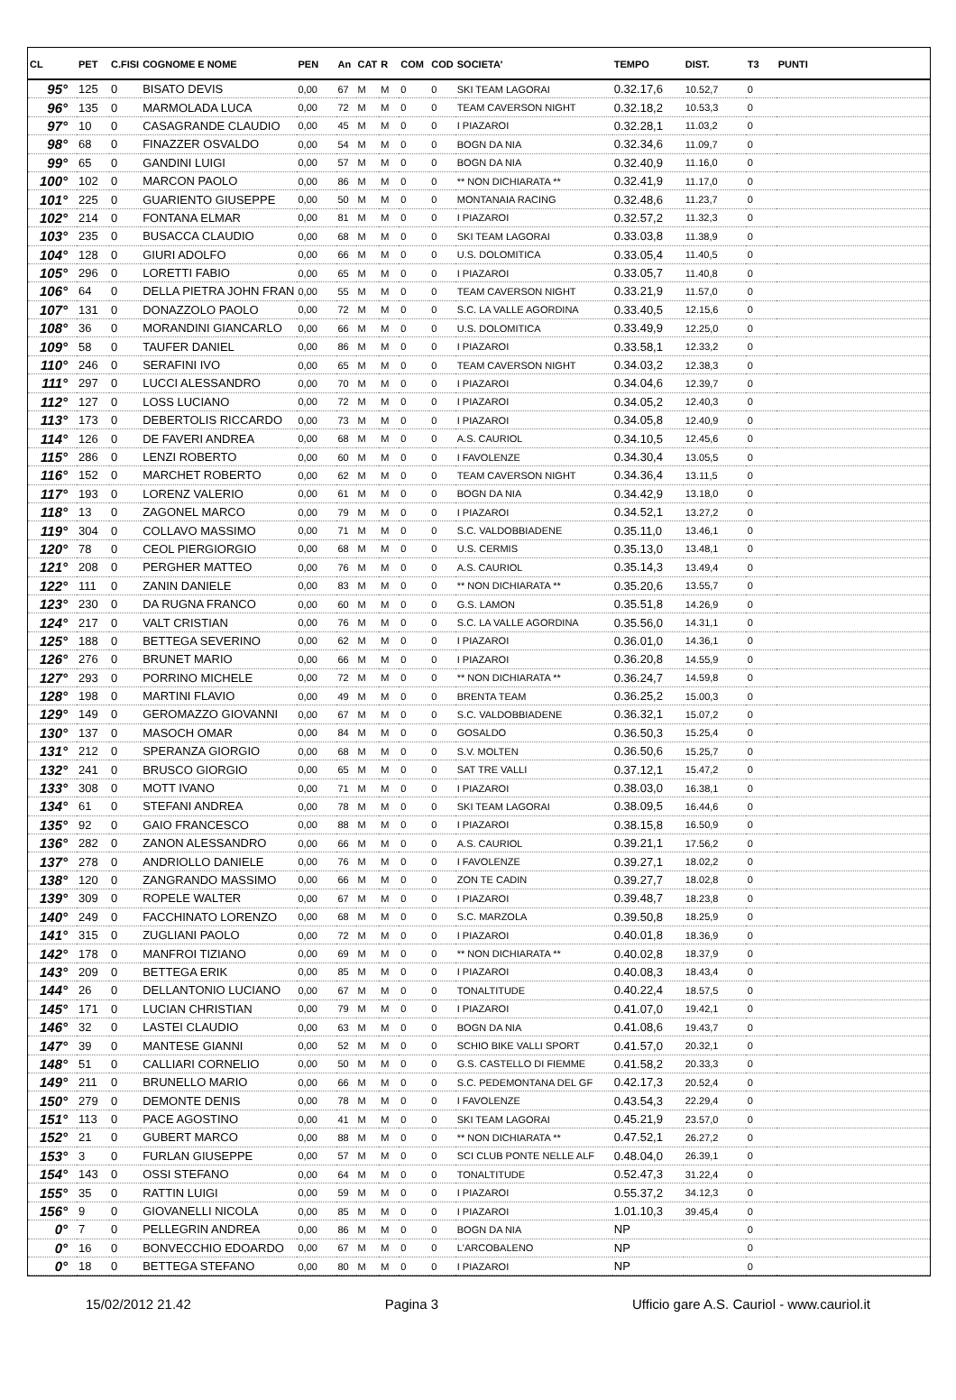| CL | PET | C.FISI | COGNOME E NOME | PEN | An | CAT | R | COM | COD | SOCIETA' | TEMPO | DIST. | T3 | PUNTI |
| --- | --- | --- | --- | --- | --- | --- | --- | --- | --- | --- | --- | --- | --- | --- |
| 95° | 125 | 0 | BISATO DEVIS | 0,00 | 67 | M | M | 0 | 0 | SKI TEAM LAGORAI | 0.32.17,6 | 10.52,7 | 0 | |
| 96° | 135 | 0 | MARMOLADA LUCA | 0,00 | 72 | M | M | 0 | 0 | TEAM CAVERSON NIGHT | 0.32.18,2 | 10.53,3 | 0 | |
| 97° | 10 | 0 | CASAGRANDE CLAUDIO | 0,00 | 45 | M | M | 0 | 0 | I PIAZAROI | 0.32.28,1 | 11.03,2 | 0 | |
| 98° | 68 | 0 | FINAZZER OSVALDO | 0,00 | 54 | M | M | 0 | 0 | BOGN DA NIA | 0.32.34,6 | 11.09,7 | 0 | |
| 99° | 65 | 0 | GANDINI LUIGI | 0,00 | 57 | M | M | 0 | 0 | BOGN DA NIA | 0.32.40,9 | 11.16,0 | 0 | |
| 100° | 102 | 0 | MARCON PAOLO | 0,00 | 86 | M | M | 0 | 0 | ** NON DICHIARATA ** | 0.32.41,9 | 11.17,0 | 0 | |
| 101° | 225 | 0 | GUARIENTO GIUSEPPE | 0,00 | 50 | M | M | 0 | 0 | MONTANAIA RACING | 0.32.48,6 | 11.23,7 | 0 | |
| 102° | 214 | 0 | FONTANA ELMAR | 0,00 | 81 | M | M | 0 | 0 | I PIAZAROI | 0.32.57,2 | 11.32,3 | 0 | |
| 103° | 235 | 0 | BUSACCA CLAUDIO | 0,00 | 68 | M | M | 0 | 0 | SKI TEAM LAGORAI | 0.33.03,8 | 11.38,9 | 0 | |
| 104° | 128 | 0 | GIURI ADOLFO | 0,00 | 66 | M | M | 0 | 0 | U.S. DOLOMITICA | 0.33.05,4 | 11.40,5 | 0 | |
| 105° | 296 | 0 | LORETTI FABIO | 0,00 | 65 | M | M | 0 | 0 | I PIAZAROI | 0.33.05,7 | 11.40,8 | 0 | |
| 106° | 64 | 0 | DELLA PIETRA JOHN FRAN | 0,00 | 55 | M | M | 0 | 0 | TEAM CAVERSON NIGHT | 0.33.21,9 | 11.57,0 | 0 | |
| 107° | 131 | 0 | DONAZZOLO PAOLO | 0,00 | 72 | M | M | 0 | 0 | S.C. LA VALLE AGORDINA | 0.33.40,5 | 12.15,6 | 0 | |
| 108° | 36 | 0 | MORANDINI GIANCARLO | 0,00 | 66 | M | M | 0 | 0 | U.S. DOLOMITICA | 0.33.49,9 | 12.25,0 | 0 | |
| 109° | 58 | 0 | TAUFER DANIEL | 0,00 | 86 | M | M | 0 | 0 | I PIAZAROI | 0.33.58,1 | 12.33,2 | 0 | |
| 110° | 246 | 0 | SERAFINI IVO | 0,00 | 65 | M | M | 0 | 0 | TEAM CAVERSON NIGHT | 0.34.03,2 | 12.38,3 | 0 | |
| 111° | 297 | 0 | LUCCI ALESSANDRO | 0,00 | 70 | M | M | 0 | 0 | I PIAZAROI | 0.34.04,6 | 12.39,7 | 0 | |
| 112° | 127 | 0 | LOSS LUCIANO | 0,00 | 72 | M | M | 0 | 0 | I PIAZAROI | 0.34.05,2 | 12.40,3 | 0 | |
| 113° | 173 | 0 | DEBERTOLIS RICCARDO | 0,00 | 73 | M | M | 0 | 0 | I PIAZAROI | 0.34.05,8 | 12.40,9 | 0 | |
| 114° | 126 | 0 | DE FAVERI ANDREA | 0,00 | 68 | M | M | 0 | 0 | A.S. CAURIOL | 0.34.10,5 | 12.45,6 | 0 | |
| 115° | 286 | 0 | LENZI ROBERTO | 0,00 | 60 | M | M | 0 | 0 | I FAVOLENZE | 0.34.30,4 | 13.05,5 | 0 | |
| 116° | 152 | 0 | MARCHET ROBERTO | 0,00 | 62 | M | M | 0 | 0 | TEAM CAVERSON NIGHT | 0.34.36,4 | 13.11,5 | 0 | |
| 117° | 193 | 0 | LORENZ VALERIO | 0,00 | 61 | M | M | 0 | 0 | BOGN DA NIA | 0.34.42,9 | 13.18,0 | 0 | |
| 118° | 13 | 0 | ZAGONEL MARCO | 0,00 | 79 | M | M | 0 | 0 | I PIAZAROI | 0.34.52,1 | 13.27,2 | 0 | |
| 119° | 304 | 0 | COLLAVO MASSIMO | 0,00 | 71 | M | M | 0 | 0 | S.C. VALDOBBIADENE | 0.35.11,0 | 13.46,1 | 0 | |
| 120° | 78 | 0 | CEOL PIERGIORGIO | 0,00 | 68 | M | M | 0 | 0 | U.S. CERMIS | 0.35.13,0 | 13.48,1 | 0 | |
| 121° | 208 | 0 | PERGHER MATTEO | 0,00 | 76 | M | M | 0 | 0 | A.S. CAURIOL | 0.35.14,3 | 13.49,4 | 0 | |
| 122° | 111 | 0 | ZANIN DANIELE | 0,00 | 83 | M | M | 0 | 0 | ** NON DICHIARATA ** | 0.35.20,6 | 13.55,7 | 0 | |
| 123° | 230 | 0 | DA RUGNA FRANCO | 0,00 | 60 | M | M | 0 | 0 | G.S. LAMON | 0.35.51,8 | 14.26,9 | 0 | |
| 124° | 217 | 0 | VALT CRISTIAN | 0,00 | 76 | M | M | 0 | 0 | S.C. LA VALLE AGORDINA | 0.35.56,0 | 14.31,1 | 0 | |
| 125° | 188 | 0 | BETTEGA SEVERINO | 0,00 | 62 | M | M | 0 | 0 | I PIAZAROI | 0.36.01,0 | 14.36,1 | 0 | |
| 126° | 276 | 0 | BRUNET MARIO | 0,00 | 66 | M | M | 0 | 0 | I PIAZAROI | 0.36.20,8 | 14.55,9 | 0 | |
| 127° | 293 | 0 | PORRINO MICHELE | 0,00 | 72 | M | M | 0 | 0 | ** NON DICHIARATA ** | 0.36.24,7 | 14.59,8 | 0 | |
| 128° | 198 | 0 | MARTINI FLAVIO | 0,00 | 49 | M | M | 0 | 0 | BRENTA TEAM | 0.36.25,2 | 15.00,3 | 0 | |
| 129° | 149 | 0 | GEROMAZZO GIOVANNI | 0,00 | 67 | M | M | 0 | 0 | S.C. VALDOBBIADENE | 0.36.32,1 | 15.07,2 | 0 | |
| 130° | 137 | 0 | MASOCH OMAR | 0,00 | 84 | M | M | 0 | 0 | GOSALDO | 0.36.50,3 | 15.25,4 | 0 | |
| 131° | 212 | 0 | SPERANZA GIORGIO | 0,00 | 68 | M | M | 0 | 0 | S.V. MOLTEN | 0.36.50,6 | 15.25,7 | 0 | |
| 132° | 241 | 0 | BRUSCO GIORGIO | 0,00 | 65 | M | M | 0 | 0 | SAT TRE VALLI | 0.37.12,1 | 15.47,2 | 0 | |
| 133° | 308 | 0 | MOTT IVANO | 0,00 | 71 | M | M | 0 | 0 | I PIAZAROI | 0.38.03,0 | 16.38,1 | 0 | |
| 134° | 61 | 0 | STEFANI ANDREA | 0,00 | 78 | M | M | 0 | 0 | SKI TEAM LAGORAI | 0.38.09,5 | 16.44,6 | 0 | |
| 135° | 92 | 0 | GAIO FRANCESCO | 0,00 | 88 | M | M | 0 | 0 | I PIAZAROI | 0.38.15,8 | 16.50,9 | 0 | |
| 136° | 282 | 0 | ZANON ALESSANDRO | 0,00 | 66 | M | M | 0 | 0 | A.S. CAURIOL | 0.39.21,1 | 17.56,2 | 0 | |
| 137° | 278 | 0 | ANDRIOLLO DANIELE | 0,00 | 76 | M | M | 0 | 0 | I FAVOLENZE | 0.39.27,1 | 18.02,2 | 0 | |
| 138° | 120 | 0 | ZANGRANDO MASSIMO | 0,00 | 66 | M | M | 0 | 0 | ZON TE CADIN | 0.39.27,7 | 18.02,8 | 0 | |
| 139° | 309 | 0 | ROPELE WALTER | 0,00 | 67 | M | M | 0 | 0 | I PIAZAROI | 0.39.48,7 | 18.23,8 | 0 | |
| 140° | 249 | 0 | FACCHINATO LORENZO | 0,00 | 68 | M | M | 0 | 0 | S.C. MARZOLA | 0.39.50,8 | 18.25,9 | 0 | |
| 141° | 315 | 0 | ZUGLIANI PAOLO | 0,00 | 72 | M | M | 0 | 0 | I PIAZAROI | 0.40.01,8 | 18.36,9 | 0 | |
| 142° | 178 | 0 | MANFROI TIZIANO | 0,00 | 69 | M | M | 0 | 0 | ** NON DICHIARATA ** | 0.40.02,8 | 18.37,9 | 0 | |
| 143° | 209 | 0 | BETTEGA ERIK | 0,00 | 85 | M | M | 0 | 0 | I PIAZAROI | 0.40.08,3 | 18.43,4 | 0 | |
| 144° | 26 | 0 | DELLANTONIO LUCIANO | 0,00 | 67 | M | M | 0 | 0 | TONALTITUDE | 0.40.22,4 | 18.57,5 | 0 | |
| 145° | 171 | 0 | LUCIAN CHRISTIAN | 0,00 | 79 | M | M | 0 | 0 | I PIAZAROI | 0.41.07,0 | 19.42,1 | 0 | |
| 146° | 32 | 0 | LASTEI CLAUDIO | 0,00 | 63 | M | M | 0 | 0 | BOGN DA NIA | 0.41.08,6 | 19.43,7 | 0 | |
| 147° | 39 | 0 | MANTESE GIANNI | 0,00 | 52 | M | M | 0 | 0 | SCHIO BIKE VALLI SPORT | 0.41.57,0 | 20.32,1 | 0 | |
| 148° | 51 | 0 | CALLIARI CORNELIO | 0,00 | 50 | M | M | 0 | 0 | G.S. CASTELLO DI FIEMME | 0.41.58,2 | 20.33,3 | 0 | |
| 149° | 211 | 0 | BRUNELLO MARIO | 0,00 | 66 | M | M | 0 | 0 | S.C. PEDEMONTANA DEL GF | 0.42.17,3 | 20.52,4 | 0 | |
| 150° | 279 | 0 | DEMONTE DENIS | 0,00 | 78 | M | M | 0 | 0 | I FAVOLENZE | 0.43.54,3 | 22.29,4 | 0 | |
| 151° | 113 | 0 | PACE AGOSTINO | 0,00 | 41 | M | M | 0 | 0 | SKI TEAM LAGORAI | 0.45.21,9 | 23.57,0 | 0 | |
| 152° | 21 | 0 | GUBERT MARCO | 0,00 | 88 | M | M | 0 | 0 | ** NON DICHIARATA ** | 0.47.52,1 | 26.27,2 | 0 | |
| 153° | 3 | 0 | FURLAN GIUSEPPE | 0,00 | 57 | M | M | 0 | 0 | SCI CLUB PONTE NELLE ALF | 0.48.04,0 | 26.39,1 | 0 | |
| 154° | 143 | 0 | OSSI STEFANO | 0,00 | 64 | M | M | 0 | 0 | TONALTITUDE | 0.52.47,3 | 31.22,4 | 0 | |
| 155° | 35 | 0 | RATTIN LUIGI | 0,00 | 59 | M | M | 0 | 0 | I PIAZAROI | 0.55.37,2 | 34.12,3 | 0 | |
| 156° | 9 | 0 | GIOVANELLI NICOLA | 0,00 | 85 | M | M | 0 | 0 | I PIAZAROI | 1.01.10,3 | 39.45,4 | 0 | |
| 0° | 7 | 0 | PELLEGRIN ANDREA | 0,00 | 86 | M | M | 0 | 0 | BOGN DA NIA | NP | | 0 | |
| 0° | 16 | 0 | BONVECCHIO EDOARDO | 0,00 | 67 | M | M | 0 | 0 | L'ARCOBALENO | NP | | 0 | |
| 0° | 18 | 0 | BETTEGA STEFANO | 0,00 | 80 | M | M | 0 | 0 | I PIAZAROI | NP | | 0 | |
15/02/2012 21.42 Pagina 3 Ufficio gare A.S. Cauriol - www.cauriol.it